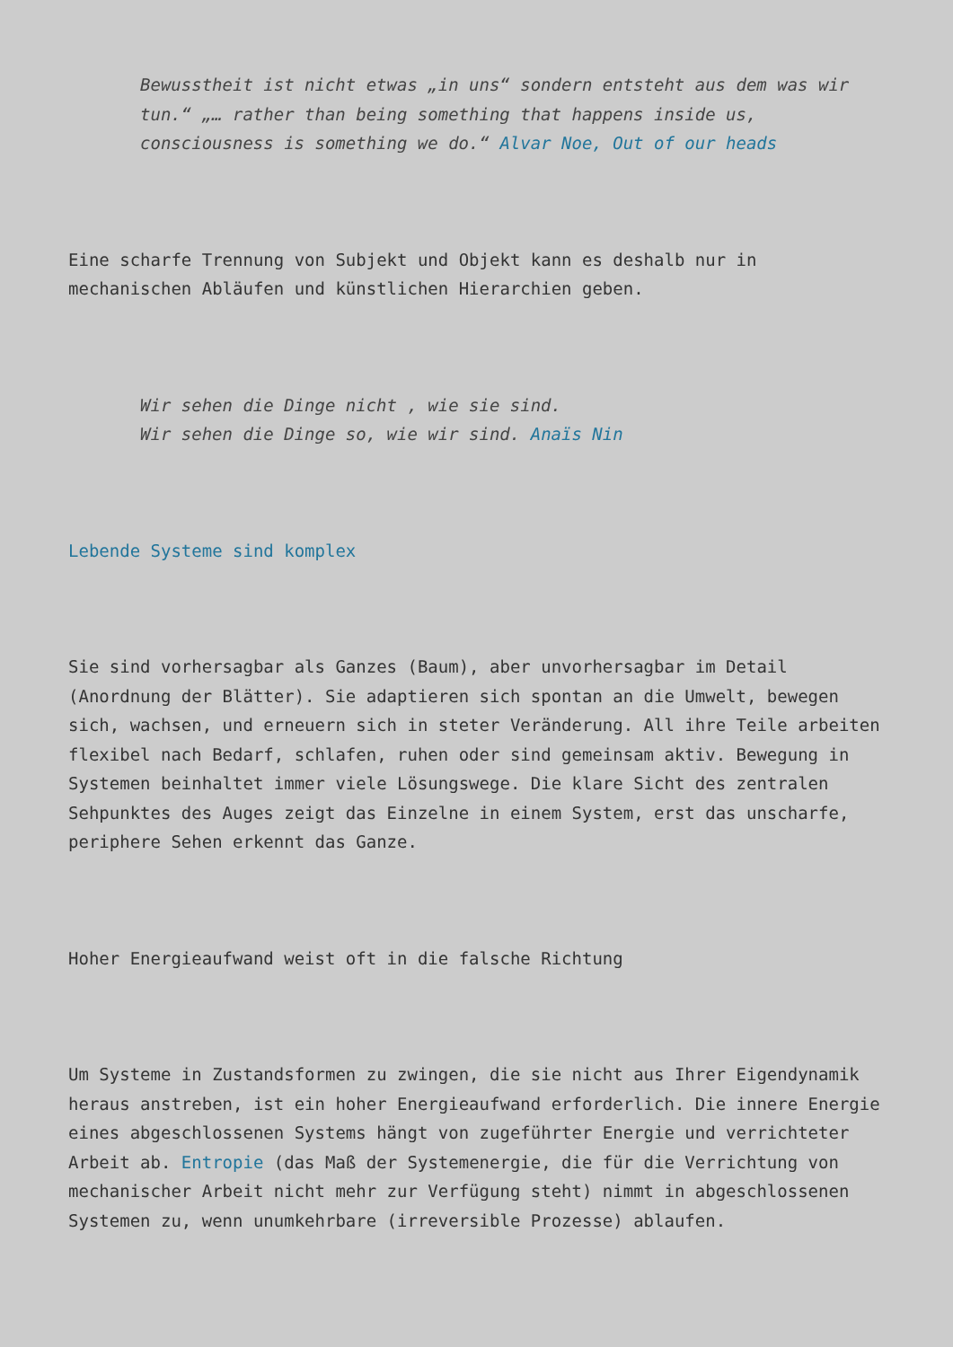Bewusstheit ist nicht etwas „in uns“ sondern entsteht aus dem was wir tun.“ „… rather than being something that happens inside us, consciousness is something we do.“ Alvar Noe, Out of our heads
Eine scharfe Trennung von Subjekt und Objekt kann es deshalb nur in mechanischen Abläufen und künstlichen Hierarchien geben.
Wir sehen die Dinge nicht , wie sie sind.
Wir sehen die Dinge so, wie wir sind. Anaïs Nin
Lebende Systeme sind komplex
Sie sind vorhersagbar als Ganzes (Baum), aber unvorhersagbar im Detail (Anordnung der Blätter). Sie adaptieren sich spontan an die Umwelt, bewegen sich, wachsen, und erneuern sich in steter Veränderung. All ihre Teile arbeiten flexibel nach Bedarf, schlafen, ruhen oder sind gemeinsam aktiv. Bewegung in Systemen beinhaltet immer viele Lösungswege. Die klare Sicht des zentralen Sehpunktes des Auges zeigt das Einzelne in einem System, erst das unscharfe, periphere Sehen erkennt das Ganze.
Hoher Energieaufwand weist oft in die falsche Richtung
Um Systeme in Zustandsformen zu zwingen, die sie nicht aus Ihrer Eigendynamik heraus anstreben, ist ein hoher Energieaufwand erforderlich. Die innere Energie eines abgeschlossenen Systems hängt von zugeführter Energie und verrichteter Arbeit ab. Entropie (das Maß der Systemenergie, die für die Verrichtung von mechanischer Arbeit nicht mehr zur Verfügung steht) nimmt in abgeschlossenen Systemen zu, wenn unumkehrbare (irreversible Prozesse) ablaufen.